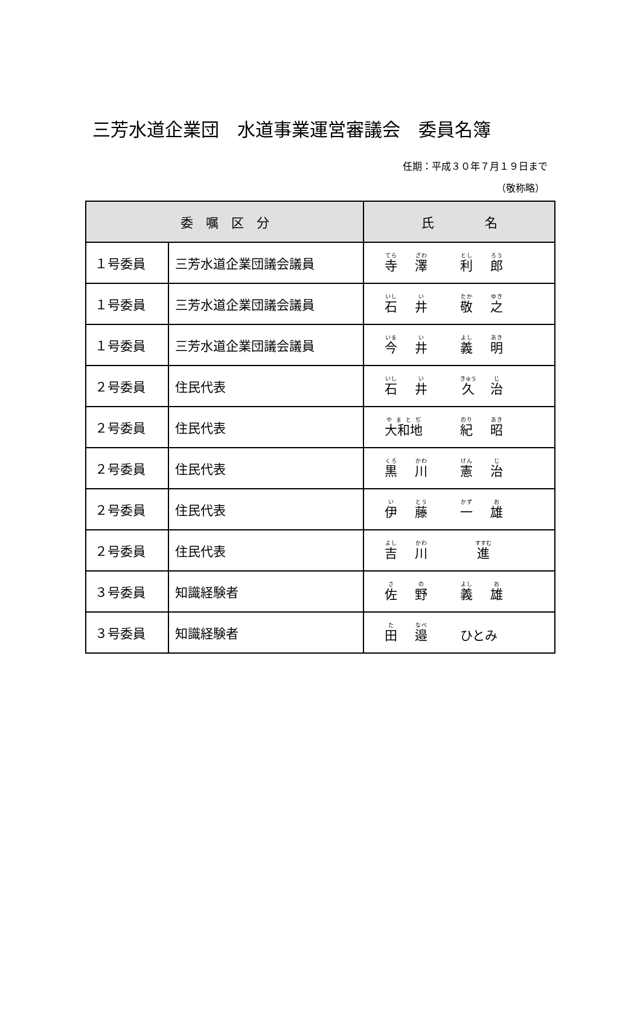三芳水道企業団　水道事業運営審議会　委員名簿
任期：平成３０年７月１９日まで
（敬称略）
| 委 嘱 区 分 | | 氏 名 |
| --- | --- | --- |
| １号委員 | 三芳水道企業団議会議員 | 寺 澤 利 郎 |
| １号委員 | 三芳水道企業団議会議員 | 石 井 敬 之 |
| １号委員 | 三芳水道企業団議会議員 | 今 井 義 明 |
| ２号委員 | 住民代表 | 石 井 久 治 |
| ２号委員 | 住民代表 | 大和地 紀 昭 |
| ２号委員 | 住民代表 | 黒 川 憲 治 |
| ２号委員 | 住民代表 | 伊 藤 一 雄 |
| ２号委員 | 住民代表 | 吉 川 進 |
| ３号委員 | 知識経験者 | 佐 野 義 雄 |
| ３号委員 | 知識経験者 | 田 邉 ひとみ |